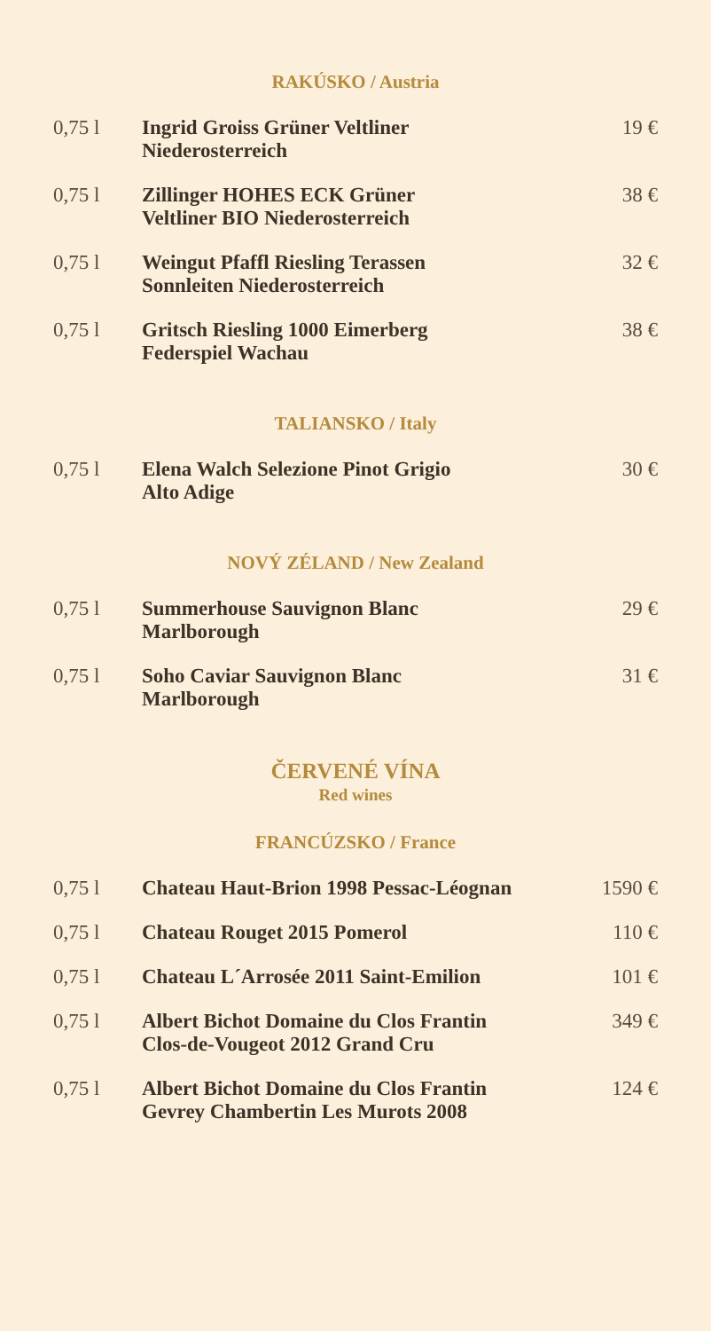RAKÚSKO / Austria
| 0,75 l | Ingrid Groiss Grüner Veltliner Niederosterreich | 19 € |
| 0,75 l | Zillinger HOHES ECK Grüner Veltliner BIO Niederosterreich | 38 € |
| 0,75 l | Weingut Pfaffl Riesling Terassen Sonnleiten Niederosterreich | 32 € |
| 0,75 l | Gritsch Riesling 1000 Eimerberg Federspiel Wachau | 38 € |
TALIANSKO / Italy
| 0,75 l | Elena Walch Selezione Pinot Grigio Alto Adige | 30 € |
NOVÝ ZÉLAND / New Zealand
| 0,75 l | Summerhouse Sauvignon Blanc Marlborough | 29 € |
| 0,75 l | Soho Caviar Sauvignon Blanc Marlborough | 31 € |
ČERVENÉ VÍNA
Red wines
FRANCÚZSKO / France
| 0,75 l | Chateau Haut-Brion 1998 Pessac-Léognan | 1590 € |
| 0,75 l | Chateau Rouget 2015 Pomerol | 110 € |
| 0,75 l | Chateau L´Arrosée 2011 Saint-Emilion | 101 € |
| 0,75 l | Albert Bichot Domaine du Clos Frantin Clos-de-Vougeot 2012 Grand Cru | 349 € |
| 0,75 l | Albert Bichot Domaine du Clos Frantin Gevrey Chambertin Les Murots 2008 | 124 € |